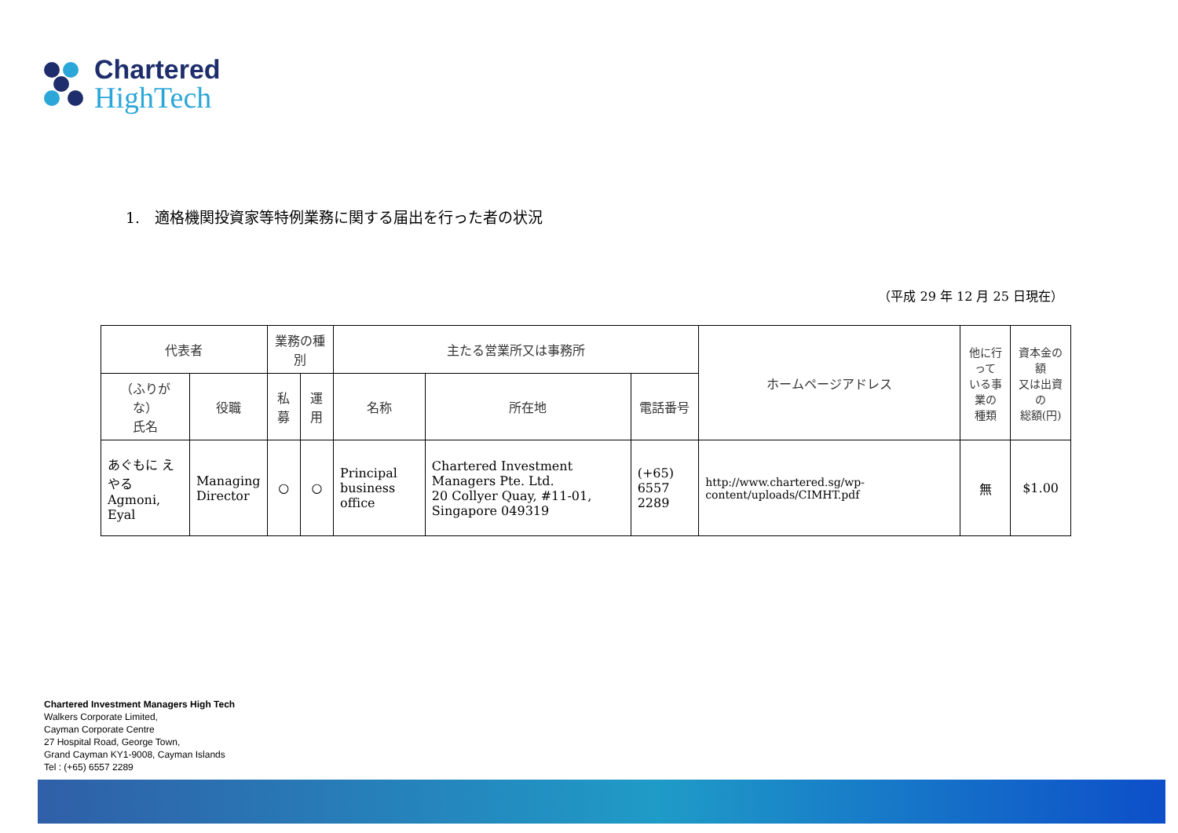Chartered
HighTech
1.　適格機関投資家等特例業務に関する届出を行った者の状況
（平成 29 年 12 月 25 日現在）
| 代表者 | | 業務の種別 | | 主たる営業所又は事務所 | | | ホームページアドレス | 他に行って いる事業の 種類 | 資本金の額 又は出資の 総額(円) |
| --- | --- | --- | --- | --- | --- | --- | --- | --- | --- |
| （ふりがな） 氏名 | 役職 | 私募 | 運用 | 名称 | 所在地 | 電話番号 | | | |
| あぐもに えやる Agmoni, Eyal | Managing Director | ○ | ○ | Principal business office | Chartered Investment Managers Pte. Ltd. 20 Collyer Quay, #11-01, Singapore 049319 | (+65) 6557 2289 | http://www.chartered.sg/wp-content/uploads/CIMHT.pdf | 無 | $1.00 |
Chartered Investment Managers High Tech
Walkers Corporate Limited,
Cayman Corporate Centre
27 Hospital Road, George Town,
Grand Cayman KY1-9008, Cayman Islands
Tel : (+65) 6557 2289